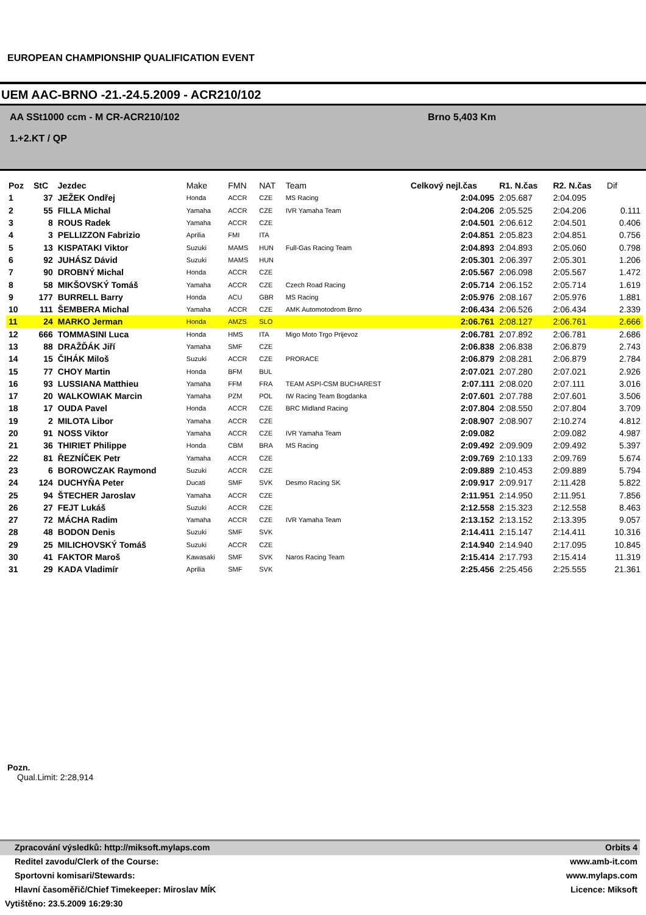EUROPEAN CHAMPIONSHIP QUALIFICATION EVENT
UEM AAC-BRNO -21.-24.5.2009 - ACR210/102
AA SSt1000 ccm - M CR-ACR210/102
1.+2.KT / QP
Brno 5,403 Km
| Poz | StC | Jezdec | Make | FMN | NAT | Team | Celkový nejl.čas | R1. N.čas | R2. N.čas | Dif |
| --- | --- | --- | --- | --- | --- | --- | --- | --- | --- | --- |
| 1 | 37 | JEŽEK Ondřej | Honda | ACCR | CZE | MS Racing | 2:04.095 | 2:05.687 | 2:04.095 | |
| 2 | 55 | FILLA Michal | Yamaha | ACCR | CZE | IVR Yamaha Team | 2:04.206 | 2:05.525 | 2:04.206 | 0.111 |
| 3 | 8 | ROUS Radek | Yamaha | ACCR | CZE | | 2:04.501 | 2:06.612 | 2:04.501 | 0.406 |
| 4 | 3 | PELLIZZON Fabrizio | Aprilia | FMI | ITA | | 2:04.851 | 2:05.823 | 2:04.851 | 0.756 |
| 5 | 13 | KISPATAKI Viktor | Suzuki | MAMS | HUN | Full-Gas Racing Team | 2:04.893 | 2:04.893 | 2:05.060 | 0.798 |
| 6 | 92 | JUHÁSZ Dávid | Suzuki | MAMS | HUN | | 2:05.301 | 2:06.397 | 2:05.301 | 1.206 |
| 7 | 90 | DROBNÝ Michal | Honda | ACCR | CZE | | 2:05.567 | 2:06.098 | 2:05.567 | 1.472 |
| 8 | 58 | MIKŠOVSKÝ Tomáš | Yamaha | ACCR | CZE | Czech Road Racing | 2:05.714 | 2:06.152 | 2:05.714 | 1.619 |
| 9 | 177 | BURRELL Barry | Honda | ACU | GBR | MS Racing | 2:05.976 | 2:08.167 | 2:05.976 | 1.881 |
| 10 | 111 | ŠEMBERA Michal | Yamaha | ACCR | CZE | AMK Automotodrom Brno | 2:06.434 | 2:06.526 | 2:06.434 | 2.339 |
| 11 | 24 | MARKO Jerman | Honda | AMZS | SLO | | 2:06.761 | 2:08.127 | 2:06.761 | 2.666 |
| 12 | 666 | TOMMASINI Luca | Honda | HMS | ITA | Migo Moto Trgo Prijevoz | 2:06.781 | 2:07.892 | 2:06.781 | 2.686 |
| 13 | 88 | DRAŽĎÁK Jiří | Yamaha | SMF | CZE | | 2:06.838 | 2:06.838 | 2:06.879 | 2.743 |
| 14 | 15 | ČIHÁK Miloš | Suzuki | ACCR | CZE | PRORACE | 2:06.879 | 2:08.281 | 2:06.879 | 2.784 |
| 15 | 77 | CHOY Martin | Honda | BFM | BUL | | 2:07.021 | 2:07.280 | 2:07.021 | 2.926 |
| 16 | 93 | LUSSIANA Matthieu | Yamaha | FFM | FRA | TEAM ASPI-CSM BUCHAREST | 2:07.111 | 2:08.020 | 2:07.111 | 3.016 |
| 17 | 20 | WALKOWIAK Marcin | Yamaha | PZM | POL | IW Racing Team Bogdanka | 2:07.601 | 2:07.788 | 2:07.601 | 3.506 |
| 18 | 17 | OUDA Pavel | Honda | ACCR | CZE | BRC Midland Racing | 2:07.804 | 2:08.550 | 2:07.804 | 3.709 |
| 19 | 2 | MILOTA Libor | Yamaha | ACCR | CZE | | 2:08.907 | 2:08.907 | 2:10.274 | 4.812 |
| 20 | 91 | NOSS Viktor | Yamaha | ACCR | CZE | IVR Yamaha Team | 2:09.082 | | 2:09.082 | 4.987 |
| 21 | 36 | THIRIET Philippe | Honda | CBM | BRA | MS Racing | 2:09.492 | 2:09.909 | 2:09.492 | 5.397 |
| 22 | 81 | ŘEZNÍČEK Petr | Yamaha | ACCR | CZE | | 2:09.769 | 2:10.133 | 2:09.769 | 5.674 |
| 23 | 6 | BOROWCZAK Raymond | Suzuki | ACCR | CZE | | 2:09.889 | 2:10.453 | 2:09.889 | 5.794 |
| 24 | 124 | DUCHYŇA Peter | Ducati | SMF | SVK | Desmo Racing SK | 2:09.917 | 2:09.917 | 2:11.428 | 5.822 |
| 25 | 94 | ŠTECHER Jaroslav | Yamaha | ACCR | CZE | | 2:11.951 | 2:14.950 | 2:11.951 | 7.856 |
| 26 | 27 | FEJT Lukáš | Suzuki | ACCR | CZE | | 2:12.558 | 2:15.323 | 2:12.558 | 8.463 |
| 27 | 72 | MÁCHA Radim | Yamaha | ACCR | CZE | IVR Yamaha Team | 2:13.152 | 2:13.152 | 2:13.395 | 9.057 |
| 28 | 48 | BODON Denis | Suzuki | SMF | SVK | | 2:14.411 | 2:15.147 | 2:14.411 | 10.316 |
| 29 | 25 | MILICHOVSKÝ Tomáš | Suzuki | ACCR | CZE | | 2:14.940 | 2:14.940 | 2:17.095 | 10.845 |
| 30 | 41 | FAKTOR Maroš | Kawasaki | SMF | SVK | Naros Racing Team | 2:15.414 | 2:17.793 | 2:15.414 | 11.319 |
| 31 | 29 | KADA Vladimír | Aprilia | SMF | SVK | | 2:25.456 | 2:25.456 | 2:25.555 | 21.361 |
Pozn.
Qual.Limit: 2:28,914
Zpracování výsledků: http://miksoft.mylaps.com Orbits 4
Reditel zavodu/Clerk of the Course: www.amb-it.com
Sportovni komisari/Stewards: www.mylaps.com
Hlavní časoměřič/Chief Timekeeper: Miroslav MÍK Licence: Miksoft
Vytištěno: 23.5.2009 16:29:30